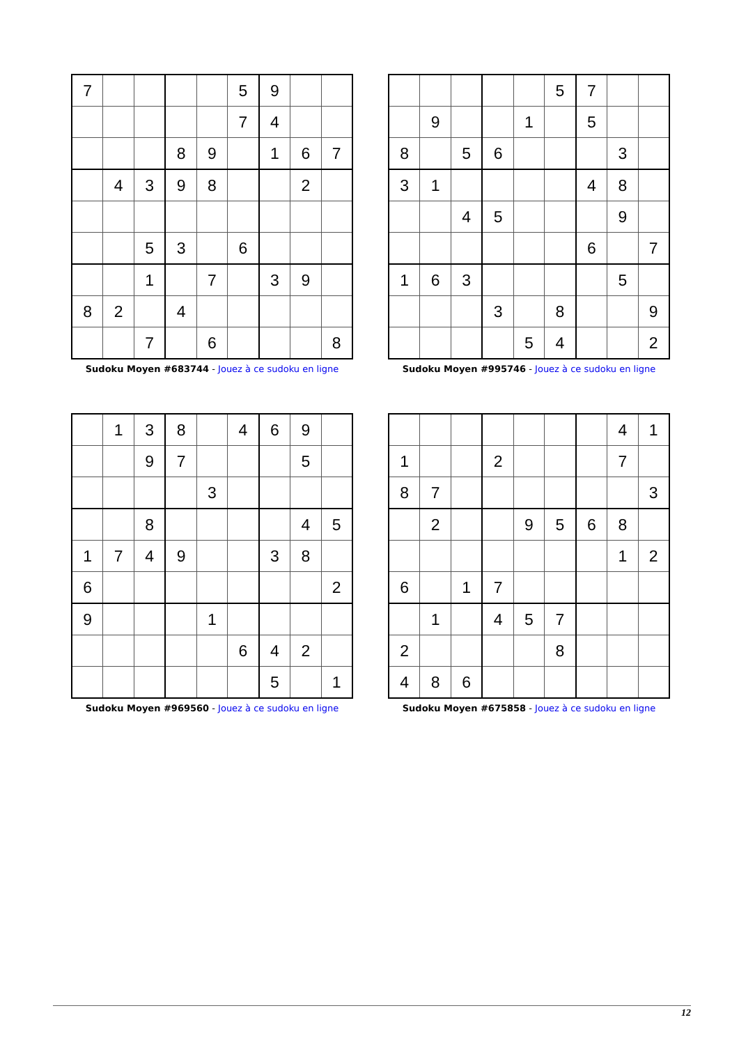| 7 | | | | | 5 | 9 | | |
| | | | | | 7 | 4 | | |
| | | | 8 | 9 | | 1 | 6 | 7 |
| | 4 | 3 | 9 | 8 | | | 2 | |
| | | 5 | 3 | | 6 | | | |
| | | 1 | | 7 | | 3 | 9 | |
| 8 | 2 | | 4 | | | | | |
| | | 7 | | 6 | | | | 8 |
Sudoku Moyen #683744 - Jouez à ce sudoku en ligne
| | | | | | 5 | 7 | | |
| | 9 | | | 1 | | 5 | | |
| 8 | | 5 | 6 | | | | 3 | |
| 3 | 1 | | | | | 4 | 8 | |
| | | 4 | 5 | | | | 9 | |
| | | | | | | 6 | | 7 |
| 1 | 6 | 3 | | | | | 5 | |
| | | | 3 | | 8 | | | 9 |
| | | | | 5 | 4 | | | 2 |
Sudoku Moyen #995746 - Jouez à ce sudoku en ligne
| | 1 | 3 | 8 | | 4 | 6 | 9 | |
| | | 9 | 7 | | | | 5 | |
| | | | | 3 | | | | |
| | | 8 | | | | | 4 | 5 |
| 1 | 7 | 4 | 9 | | | 3 | 8 | |
| 6 | | | | | | | | 2 |
| 9 | | | | 1 | | | | |
| | | | | | 6 | 4 | 2 | |
| | | | | | | 5 | | 1 |
Sudoku Moyen #969560 - Jouez à ce sudoku en ligne
| | | | | | | | 4 | 1 |
| 1 | | | 2 | | | | 7 | |
| 8 | 7 | | | | | | | 3 |
| | 2 | | | 9 | 5 | 6 | 8 | |
| | | | | | | | 1 | 2 |
| 6 | | 1 | 7 | | | | | |
| | 1 | | 4 | 5 | 7 | | | |
| 2 | | | | | 8 | | | |
| 4 | 8 | 6 | | | | | | |
Sudoku Moyen #675858 - Jouez à ce sudoku en ligne
12